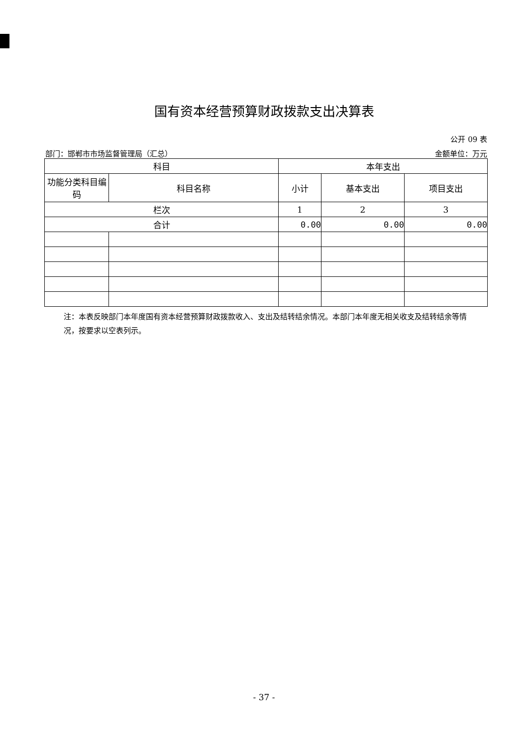国有资本经营预算财政拨款支出决算表
公开 09 表
部门：邯郸市市场监督管理局（汇总） 金额单位：万元
| 科目 | | 本年支出 | | |
| --- | --- | --- | --- | --- |
| 功能分类科目编码 | 科目名称 | 小计 | 基本支出 | 项目支出 |
| 栏次 | | 1 | 2 | 3 |
| 合计 | | 0.00 | 0.00 | 0.00 |
注：本表反映部门本年度国有资本经营预算财政拨款收入、支出及结转结余情况。本部门本年度无相关收支及结转结余等情况，按要求以空表列示。
- 37 -